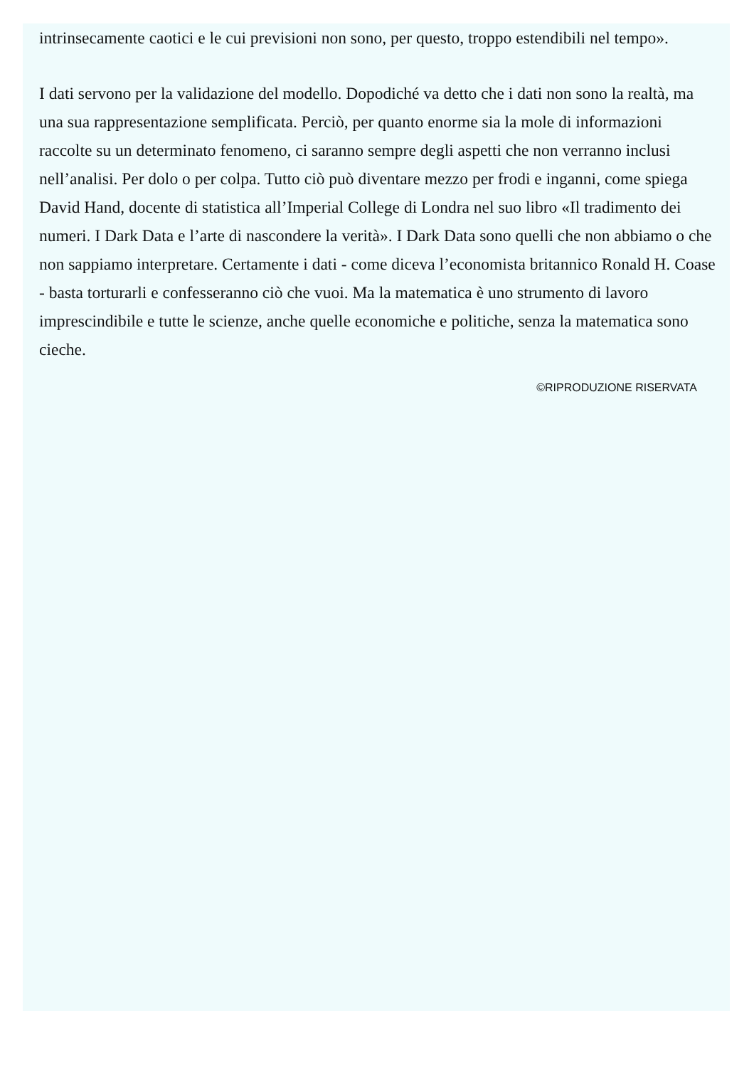intrinsecamente caotici e le cui previsioni non sono, per questo, troppo estendibili nel tempo».
I dati servono per la validazione del modello. Dopodiché va detto che i dati non sono la realtà, ma una sua rappresentazione semplificata. Perciò, per quanto enorme sia la mole di informazioni raccolte su un determinato fenomeno, ci saranno sempre degli aspetti che non verranno inclusi nell’analisi. Per dolo o per colpa. Tutto ciò può diventare mezzo per frodi e inganni, come spiega David Hand, docente di statistica all’Imperial College di Londra nel suo libro «Il tradimento dei numeri. I Dark Data e l’arte di nascondere la verità». I Dark Data sono quelli che non abbiamo o che non sappiamo interpretare. Certamente i dati - come diceva l’economista britannico Ronald H. Coase - basta torturarli e confesseranno ciò che vuoi. Ma la matematica è uno strumento di lavoro imprescindibile e tutte le scienze, anche quelle economiche e politiche, senza la matematica sono cieche.
©RIPRODUZIONE RISERVATA